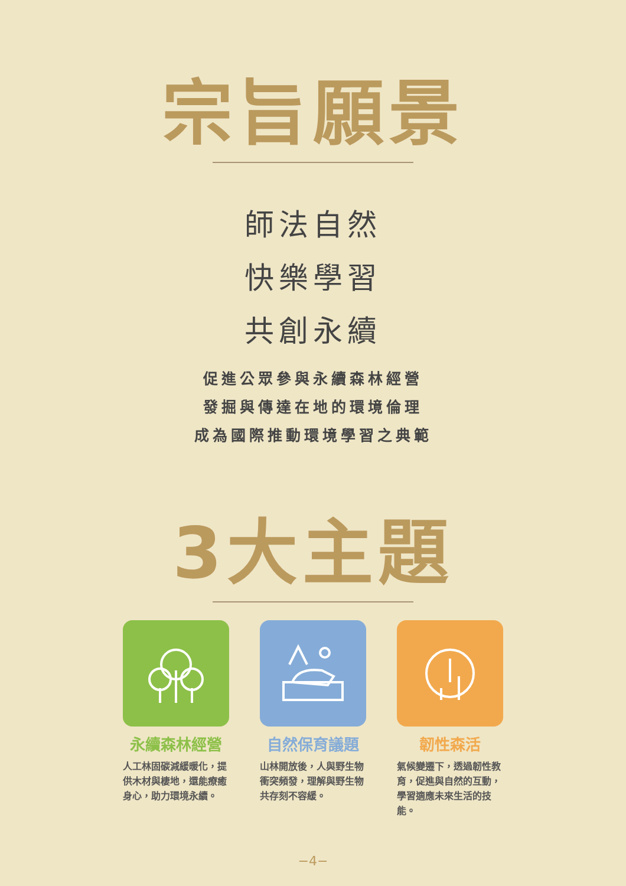宗旨願景
師法自然
快樂學習
共創永續
促進公眾參與永續森林經營
發掘與傳達在地的環境倫理
成為國際推動環境學習之典範
3大主題
永續森林經營
人工林固碳減緩暖化，提供木材與棲地，還能療癒身心，助力環境永續。
自然保育議題
山林開放後，人與野生物衝突頻發，理解與野生物共存刻不容緩。
韌性森活
氣候變遷下，透過韌性教育，促進與自然的互動，學習適應未來生活的技能。
−4−